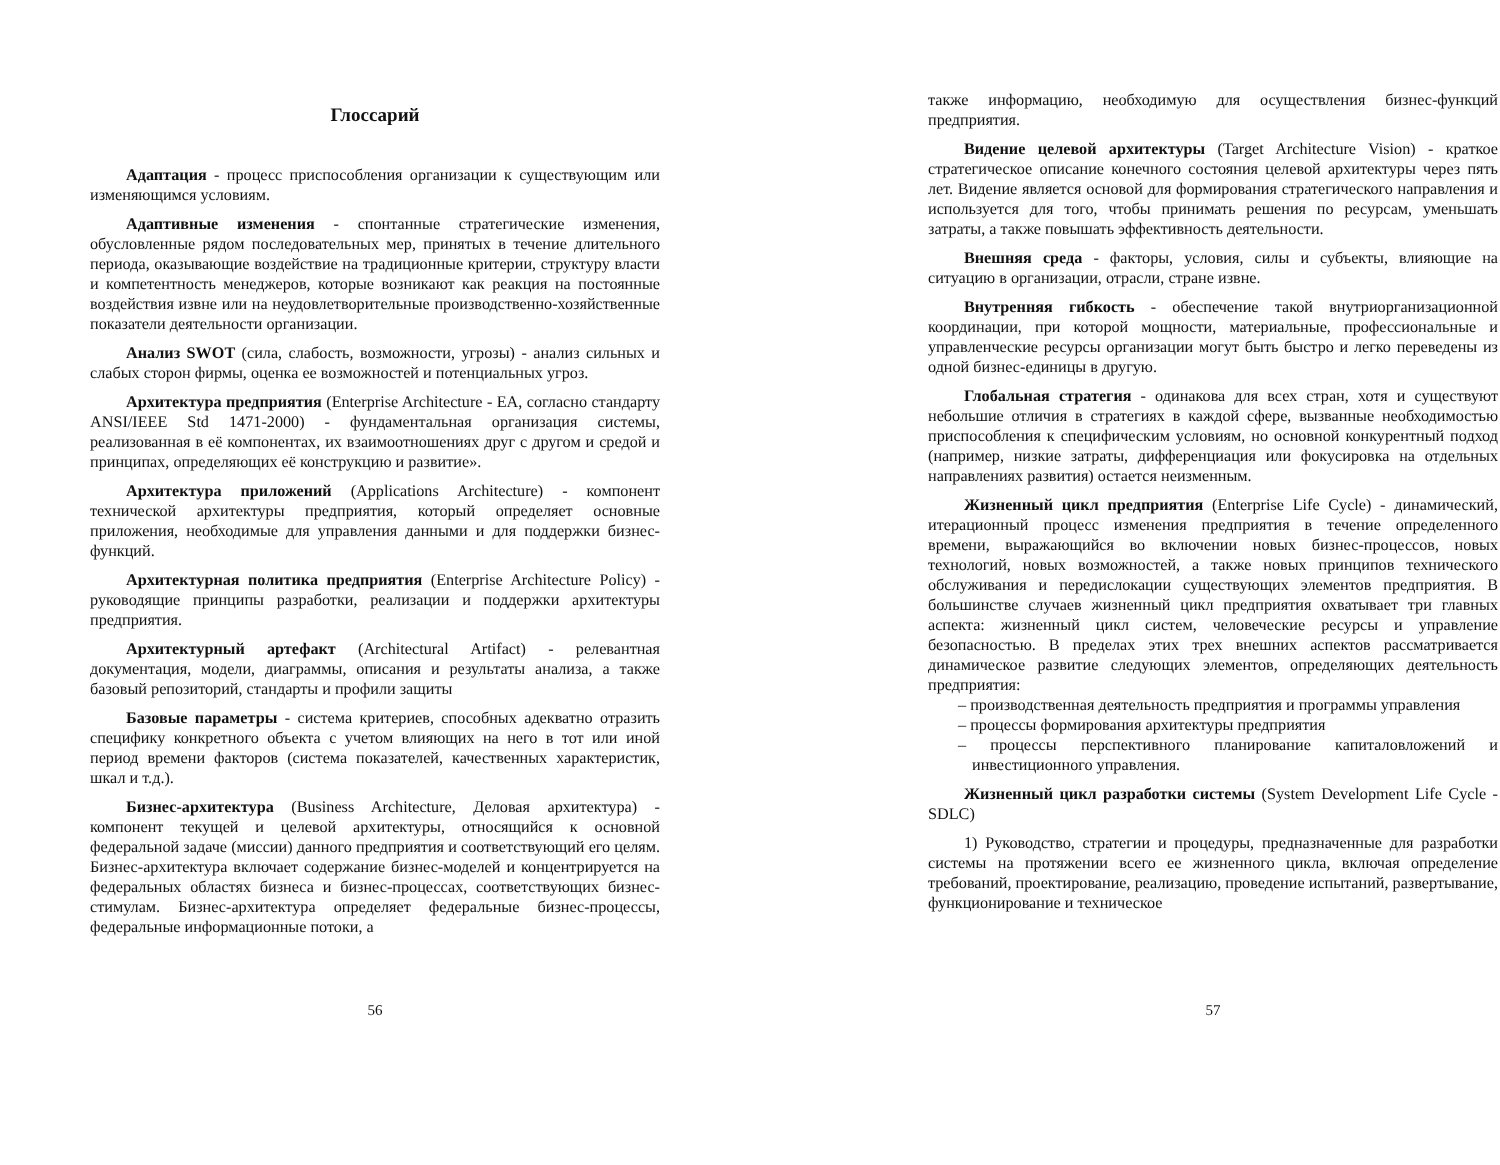Глоссарий
Адаптация - процесс приспособления организации к существующим или изменяющимся условиям.
Адаптивные изменения - спонтанные стратегические изменения, обусловленные рядом последовательных мер, принятых в течение длительного периода, оказывающие воздействие на традиционные критерии, структуру власти и компетентность менеджеров, которые возникают как реакция на постоянные воздействия извне или на неудовлетворительные производственно-хозяйственные показатели деятельности организации.
Анализ SWOT (сила, слабость, возможности, угрозы) - анализ сильных и слабых сторон фирмы, оценка ее возможностей и потенциальных угроз.
Архитектура предприятия (Enterprise Architecture - EA, согласно стандарту ANSI/IEEE Std 1471-2000) - фундаментальная организация системы, реализованная в её компонентах, их взаимоотношениях друг с другом и средой и принципах, определяющих её конструкцию и развитие».
Архитектура приложений (Applications Architecture) - компонент технической архитектуры предприятия, который определяет основные приложения, необходимые для управления данными и для поддержки бизнес-функций.
Архитектурная политика предприятия (Enterprise Architecture Policy) - руководящие принципы разработки, реализации и поддержки архитектуры предприятия.
Архитектурный артефакт (Architectural Artifact) - релевантная документация, модели, диаграммы, описания и результаты анализа, а также базовый репозиторий, стандарты и профили защиты
Базовые параметры - система критериев, способных адекватно отразить специфику конкретного объекта с учетом влияющих на него в тот или иной период времени факторов (система показателей, качественных характеристик, шкал и т.д.).
Бизнес-архитектура (Business Architecture, Деловая архитектура) - компонент текущей и целевой архитектуры, относящийся к основной федеральной задаче (миссии) данного предприятия и соответствующий его целям. Бизнес-архитектура включает содержание бизнес-моделей и концентрируется на федеральных областях бизнеса и бизнес-процессах, соответствующих бизнес-стимулам. Бизнес-архитектура определяет федеральные бизнес-процессы, федеральные информационные потоки, а
56
также информацию, необходимую для осуществления бизнес-функций предприятия.
Видение целевой архитектуры (Target Architecture Vision) - краткое стратегическое описание конечного состояния целевой архитектуры через пять лет. Видение является основой для формирования стратегического направления и используется для того, чтобы принимать решения по ресурсам, уменьшать затраты, а также повышать эффективность деятельности.
Внешняя среда - факторы, условия, силы и субъекты, влияющие на ситуацию в организации, отрасли, стране извне.
Внутренняя гибкость - обеспечение такой внутриорганизационной координации, при которой мощности, материальные, профессиональные и управленческие ресурсы организации могут быть быстро и легко переведены из одной бизнес-единицы в другую.
Глобальная стратегия - одинакова для всех стран, хотя и существуют небольшие отличия в стратегиях в каждой сфере, вызванные необходимостью приспособления к специфическим условиям, но основной конкурентный подход (например, низкие затраты, дифференциация или фокусировка на отдельных направлениях развития) остается неизменным.
Жизненный цикл предприятия (Enterprise Life Cycle) - динамический, итерационный процесс изменения предприятия в течение определенного времени, выражающийся во включении новых бизнес-процессов, новых технологий, новых возможностей, а также новых принципов технического обслуживания и передислокации существующих элементов предприятия. В большинстве случаев жизненный цикл предприятия охватывает три главных аспекта: жизненный цикл систем, человеческие ресурсы и управление безопасностью. В пределах этих трех внешних аспектов рассматривается динамическое развитие следующих элементов, определяющих деятельность предприятия:
– производственная деятельность предприятия и программы управления
– процессы формирования архитектуры предприятия
– процессы перспективного планирование капиталовложений и инвестиционного управления.
Жизненный цикл разработки системы (System Development Life Cycle - SDLC)
1) Руководство, стратегии и процедуры, предназначенные для разработки системы на протяжении всего ее жизненного цикла, включая определение требований, проектирование, реализацию, проведение испытаний, развертывание, функционирование и техническое
57